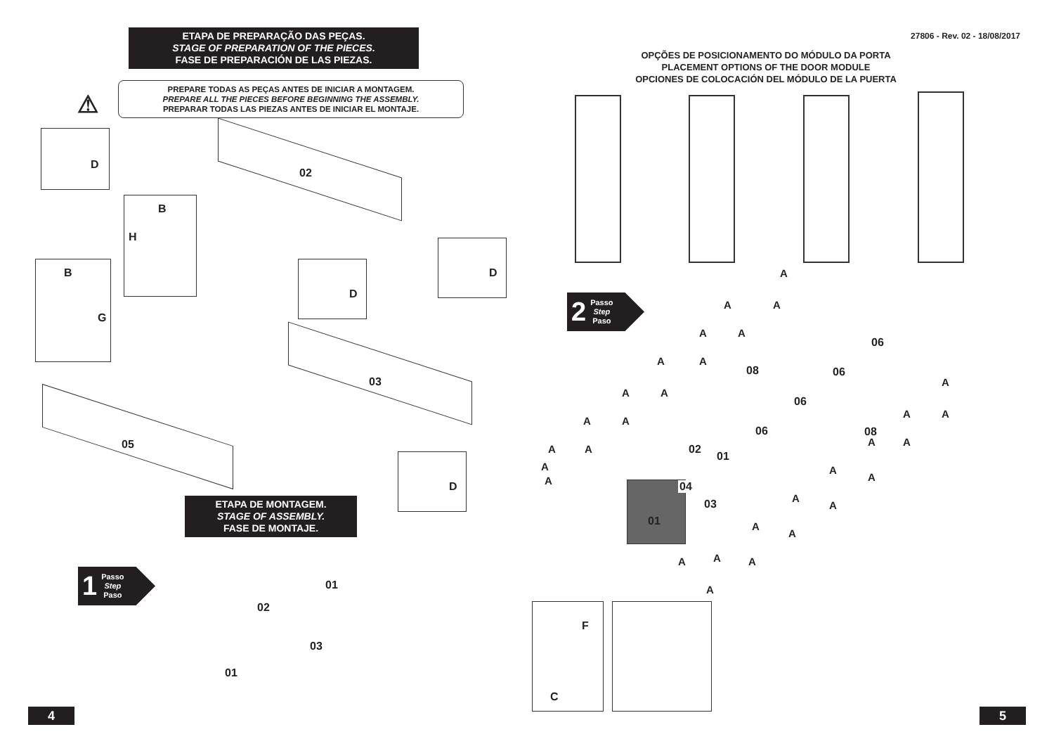ETAPA DE PREPARAÇÃO DAS PEÇAS.
STAGE OF PREPARATION OF THE PIECES.
FASE DE PREPARACIÓN DE LAS PIEZAS.
⚠
PREPARE TODAS AS PEÇAS ANTES DE INICIAR A MONTAGEM.
PREPARE ALL THE PIECES BEFORE BEGINNING THE ASSEMBLY.
PREPARAR TODAS LAS PIEZAS ANTES DE INICIAR EL MONTAJE.
D
B
H
B
G
D
D
D
02
03
05
ETAPA DE MONTAGEM.
STAGE OF ASSEMBLY.
FASE DE MONTAJE.
1 Passo
Step
Paso
01
02
03
01
4
27806 - Rev. 02 - 18/08/2017
OPÇÕES DE POSICIONAMENTO DO MÓDULO DA PORTA
PLACEMENT OPTIONS OF THE DOOR MODULE
OPCIONES DE COLOCACIÓN DEL MÓDULO DE LA PUERTA
2 Passo
Step
Paso
A
A A
A A
A A
A A
A A
A A
A
A
A
A A
A A
A
A
A
A
A
A
A A A
A
06
06
06
06
08
08
02
01
04
03
01
F
C
5